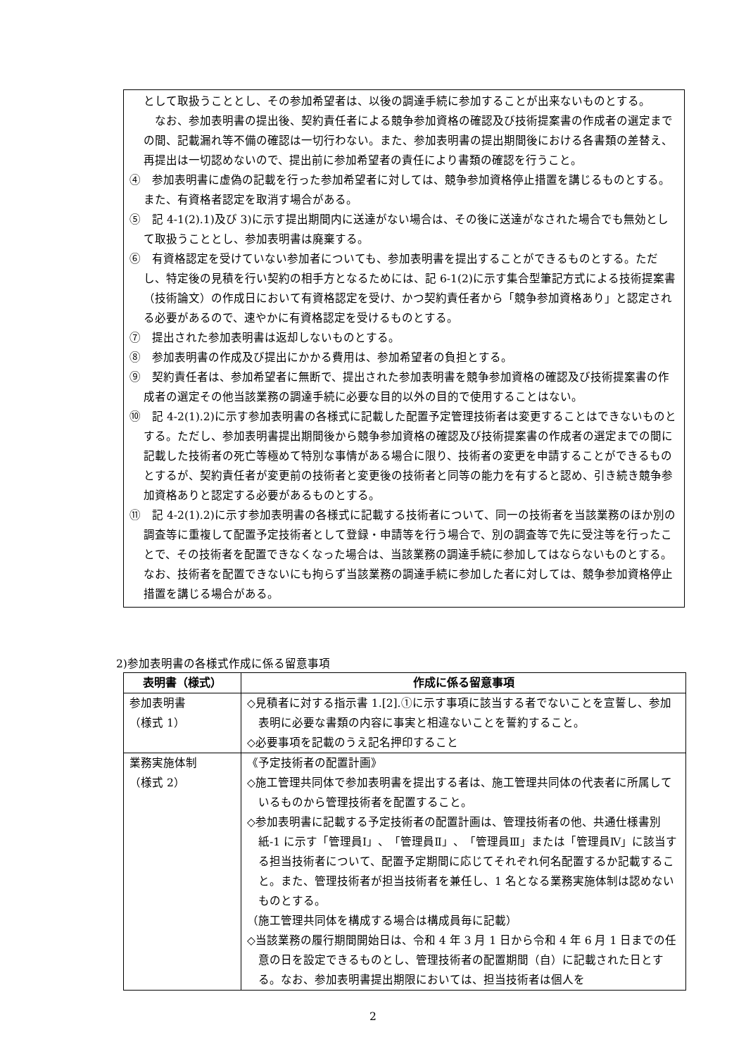として取扱うこととし、その参加希望者は、以後の調達手続に参加することが出来ないものとする。
　なお、参加表明書の提出後、契約責任者による競争参加資格の確認及び技術提案書の作成者の選定までの間、記載漏れ等不備の確認は一切行わない。また、参加表明書の提出期間後における各書類の差替え、再提出は一切認めないので、提出前に参加希望者の責任により書類の確認を行うこと。
④　参加表明書に虚偽の記載を行った参加希望者に対しては、競争参加資格停止措置を講じるものとする。また、有資格者認定を取消す場合がある。
⑤　記 4-1(2).1)及び 3)に示す提出期間内に送達がない場合は、その後に送達がなされた場合でも無効として取扱うこととし、参加表明書は廃棄する。
⑥　有資格認定を受けていない参加者についても、参加表明書を提出することができるものとする。ただし、特定後の見積を行い契約の相手方となるためには、記 6-1(2)に示す集合型筆記方式による技術提案書（技術論文）の作成日において有資格認定を受け、かつ契約責任者から「競争参加資格あり」と認定される必要があるので、速やかに有資格認定を受けるものとする。
⑦　提出された参加表明書は返却しないものとする。
⑧　参加表明書の作成及び提出にかかる費用は、参加希望者の負担とする。
⑨　契約責任者は、参加希望者に無断で、提出された参加表明書を競争参加資格の確認及び技術提案書の作成者の選定その他当該業務の調達手続に必要な目的以外の目的で使用することはない。
⑩　記 4-2(1).2)に示す参加表明書の各様式に記載した配置予定管理技術者は変更することはできないものとする。ただし、参加表明書提出期間後から競争参加資格の確認及び技術提案書の作成者の選定までの間に記載した技術者の死亡等極めて特別な事情がある場合に限り、技術者の変更を申請することができるものとするが、契約責任者が変更前の技術者と変更後の技術者と同等の能力を有すると認め、引き続き競争参加資格ありと認定する必要があるものとする。
⑪　記 4-2(1).2)に示す参加表明書の各様式に記載する技術者について、同一の技術者を当該業務のほか別の調査等に重複して配置予定技術者として登録・申請等を行う場合で、別の調査等で先に受注等を行ったことで、その技術者を配置できなくなった場合は、当該業務の調達手続に参加してはならないものとする。なお、技術者を配置できないにも拘らず当該業務の調達手続に参加した者に対しては、競争参加資格停止措置を講じる場合がある。
2)参加表明書の各様式作成に係る留意事項
| 表明書（様式） | 作成に係る留意事項 |
| --- | --- |
| 参加表明書 （様式 1） | ◇見積者に対する指示書 1.[2].①に示す事項に該当する者でないことを宣誓し、参加表明に必要な書類の内容に事実と相違ないことを誓約すること。 ◇必要事項を記載のうえ記名押印すること |
| 業務実施体制 （様式 2） | 《予定技術者の配置計画》 ◇施工管理共同体で参加表明書を提出する者は、施工管理共同体の代表者に所属しているものから管理技術者を配置すること。 ◇参加表明書に記載する予定技術者の配置計画は、管理技術者の他、共通仕様書別紙-1 に示す「管理員Ⅰ」、「管理員Ⅱ」、「管理員Ⅲ」または「管理員Ⅳ」に該当する担当技術者について、配置予定期間に応じてそれぞれ何名配置するか記載すること。また、管理技術者が担当技術者を兼任し、1 名となる業務実施体制は認めないものとする。 （施工管理共同体を構成する場合は構成員毎に記載） ◇当該業務の履行期間開始日は、令和 4 年 3 月 1 日から令和 4 年 6 月 1 日までの任意の日を設定できるものとし、管理技術者の配置期間（自）に記載された日とする。なお、参加表明書提出期限においては、担当技術者は個人を |
2